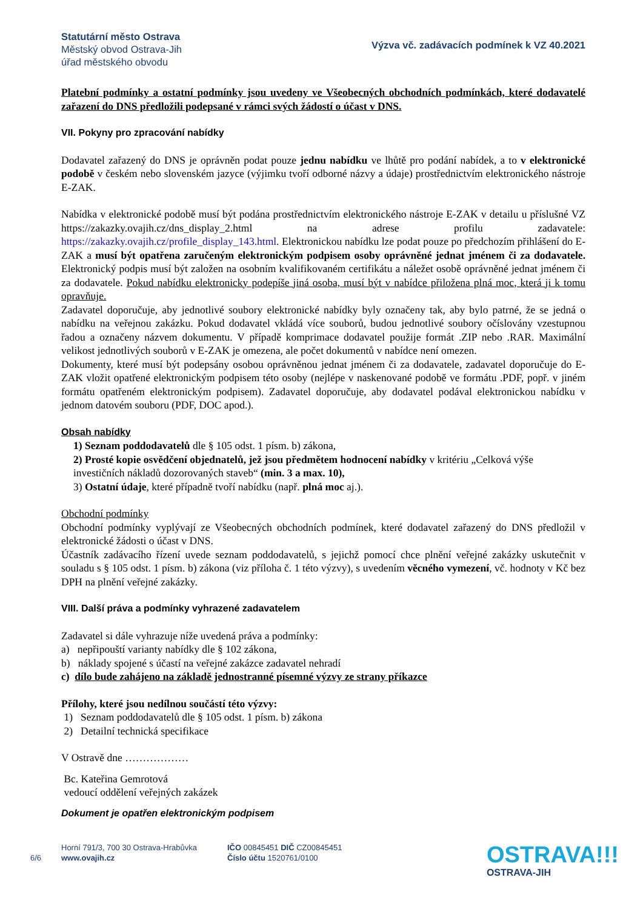Statutární město Ostrava
Městský obvod Ostrava-Jih
úřad městského obvodu
Výzva vč. zadávacích podmínek k VZ 40.2021
Platební podmínky a ostatní podmínky jsou uvedeny ve Všeobecných obchodních podmínkách, které dodavatelé zařazení do DNS předložili podepsané v rámci svých žádostí o účast v DNS.
VII. Pokyny pro zpracování nabídky
Dodavatel zařazený do DNS je oprávněn podat pouze jednu nabídku ve lhůtě pro podání nabídek, a to v elektronické podobě v českém nebo slovenském jazyce (výjimku tvoří odborné názvy a údaje) prostřednictvím elektronického nástroje E-ZAK.
Nabídka v elektronické podobě musí být podána prostřednictvím elektronického nástroje E-ZAK v detailu u příslušné VZ https://zakazky.ovajih.cz/dns_display_2.html na adrese profilu zadavatele: https://zakazky.ovajih.cz/profile_display_143.html. Elektronickou nabídku lze podat pouze po předchozím přihlášení do E-ZAK a musí být opatřena zaručeným elektronickým podpisem osoby oprávněné jednat jménem či za dodavatele. Elektronický podpis musí být založen na osobním kvalifikovaném certifikátu a náležet osobě oprávněné jednat jménem či za dodavatele. Pokud nabídku elektronicky podepíše jiná osoba, musí být v nabídce přiložena plná moc, která ji k tomu opravňuje.
Zadavatel doporučuje, aby jednotlivé soubory elektronické nabídky byly označeny tak, aby bylo patrné, že se jedná o nabídku na veřejnou zakázku. Pokud dodavatel vkládá více souborů, budou jednotlivé soubory očíslovány vzestupnou řadou a označeny názvem dokumentu. V případě komprimace dodavatel použije formát .ZIP nebo .RAR. Maximální velikost jednotlivých souborů v E-ZAK je omezena, ale počet dokumentů v nabídce není omezen.
Dokumenty, které musí být podepsány osobou oprávněnou jednat jménem či za dodavatele, zadavatel doporučuje do E-ZAK vložit opatřené elektronickým podpisem této osoby (nejlépe v naskenované podobě ve formátu .PDF, popř. v jiném formátu opatřeném elektronickým podpisem). Zadavatel doporučuje, aby dodavatel podával elektronickou nabídku v jednom datovém souboru (PDF, DOC apod.).
Obsah nabídky
1) Seznam poddodavatelů dle § 105 odst. 1 písm. b) zákona,
2) Prosté kopie osvědčení objednatelů, jež jsou předmětem hodnocení nabídky v kritériu „Celková výše investičních nákladů dozorovaných staveb“ (min. 3 a max. 10),
3) Ostatní údaje, které případně tvoří nabídku (např. plná moc aj.).
Obchodní podmínky
Obchodní podmínky vyplývají ze Všeobecných obchodních podmínek, které dodavatel zařazený do DNS předložil v elektronické žádosti o účast v DNS.
Účastník zadávacího řízení uvede seznam poddodavatelů, s jejichž pomocí chce plnění veřejné zakázky uskutečnit v souladu s § 105 odst. 1 písm. b) zákona (viz příloha č. 1 této výzvy), s uvedením věcného vymezení, vč. hodnoty v Kč bez DPH na plnění veřejné zakázky.
VIII. Další práva a podmínky vyhrazené zadavatelem
Zadavatel si dále vyhrazuje níže uvedená práva a podmínky:
a) nepřipouští varianty nabídky dle § 102 zákona,
b) náklady spojené s účastí na veřejné zakázce zadavatel nehradí
c) dílo bude zahájeno na základě jednostranné písemné výzvy ze strany příkazce
Přílohy, které jsou nedílnou součástí této výzvy:
1) Seznam poddodavatelů dle § 105 odst. 1 písm. b) zákona
2) Detailní technická specifikace
V Ostravě dne ………………
Bc. Kateřina Gemrotová
vedoucí oddělení veřejných zakázek
Dokument je opatřen elektronickým podpisem
6/6
Horní 791/3, 700 30 Ostrava-Hrabůvka
www.ovajih.cz
IČO 00845451 DIČ CZ00845451
Číslo účtu 1520761/0100
OSTRAVA!!!
OSTRAVA-JIH